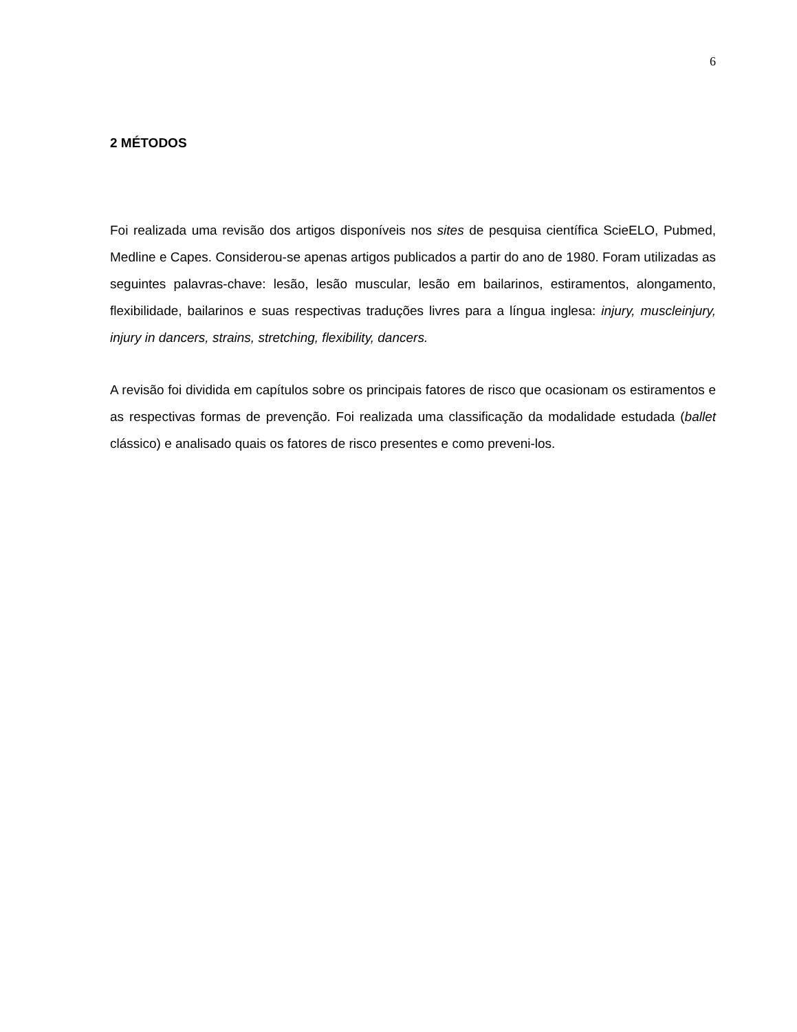6
2 MÉTODOS
Foi realizada uma revisão dos artigos disponíveis nos sites de pesquisa científica ScieELO, Pubmed, Medline e Capes. Considerou-se apenas artigos publicados a partir do ano de 1980. Foram utilizadas as seguintes palavras-chave: lesão, lesão muscular, lesão em bailarinos, estiramentos, alongamento, flexibilidade, bailarinos e suas respectivas traduções livres para a língua inglesa: injury, muscleinjury, injury in dancers, strains, stretching, flexibility, dancers.
A revisão foi dividida em capítulos sobre os principais fatores de risco que ocasionam os estiramentos e as respectivas formas de prevenção. Foi realizada uma classificação da modalidade estudada (ballet clássico) e analisado quais os fatores de risco presentes e como preveni-los.